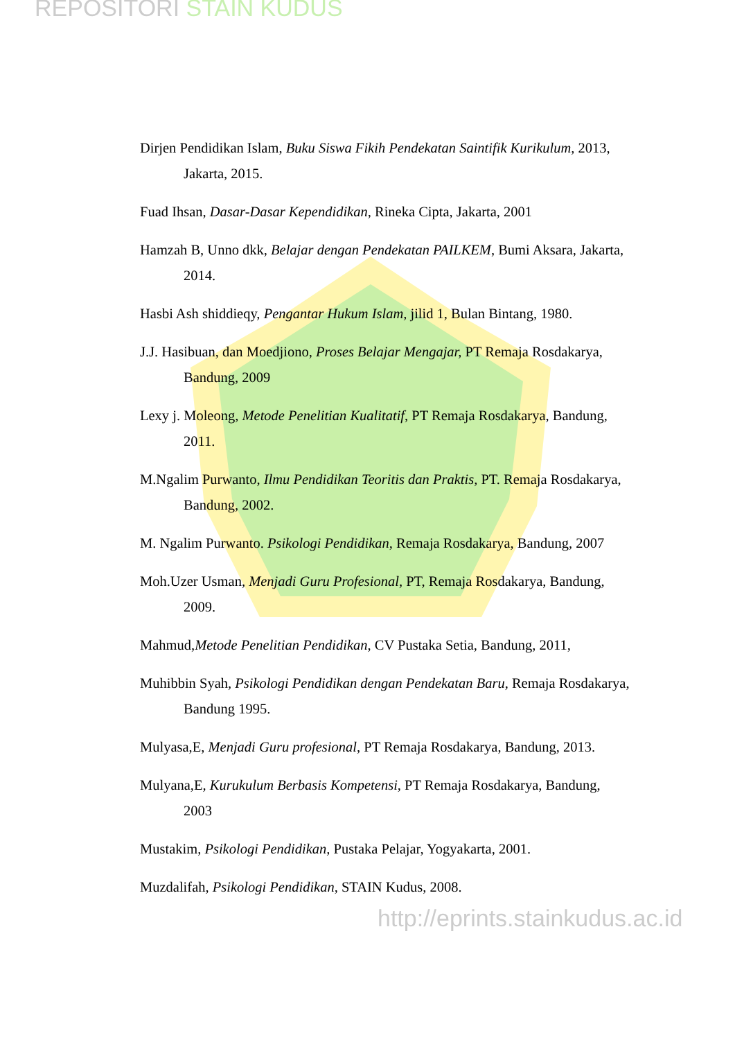REPOSITORI STAIN KUDUS
Dirjen Pendidikan Islam, Buku Siswa Fikih Pendekatan Saintifik Kurikulum, 2013, Jakarta, 2015.
Fuad Ihsan, Dasar-Dasar Kependidikan, Rineka Cipta, Jakarta, 2001
Hamzah B, Unno dkk, Belajar dengan Pendekatan PAILKEM, Bumi Aksara, Jakarta, 2014.
Hasbi Ash shiddieqy, Pengantar Hukum Islam, jilid 1, Bulan Bintang, 1980.
J.J. Hasibuan, dan Moedjiono, Proses Belajar Mengajar, PT Remaja Rosdakarya, Bandung, 2009
Lexy j. Moleong, Metode Penelitian Kualitatif, PT Remaja Rosdakarya, Bandung, 2011.
M.Ngalim Purwanto, Ilmu Pendidikan Teoritis dan Praktis, PT. Remaja Rosdakarya, Bandung, 2002.
M. Ngalim Purwanto. Psikologi Pendidikan, Remaja Rosdakarya, Bandung, 2007
Moh.Uzer Usman, Menjadi Guru Profesional, PT, Remaja Rosdakarya, Bandung, 2009.
Mahmud,Metode Penelitian Pendidikan, CV Pustaka Setia, Bandung, 2011,
Muhibbin Syah, Psikologi Pendidikan dengan Pendekatan Baru, Remaja Rosdakarya, Bandung 1995.
Mulyasa,E, Menjadi Guru profesional, PT Remaja Rosdakarya, Bandung, 2013.
Mulyana,E, Kurukulum Berbasis Kompetensi, PT Remaja Rosdakarya, Bandung, 2003
Mustakim, Psikologi Pendidikan, Pustaka Pelajar, Yogyakarta, 2001.
Muzdalifah, Psikologi Pendidikan, STAIN Kudus, 2008.
http://eprints.stainkudus.ac.id